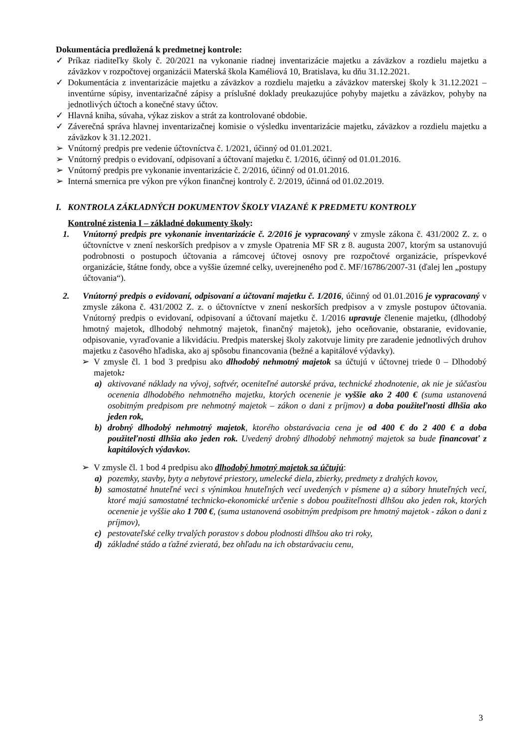Dokumentácia predložená k predmetnej kontrole:
✓ Príkaz riaditeľky školy č. 20/2021 na vykonanie riadnej inventarizácie majetku a záväzkov a rozdielu majetku a záväzkov v rozpočtovej organizácii Materská škola Kaméliová 10, Bratislava, ku dňu 31.12.2021.
✓ Dokumentácia z inventarizácie majetku a záväzkov a rozdielu majetku a záväzkov materskej školy k 31.12.2021 – inventúrne súpisy, inventarizačné zápisy a príslušné doklady preukazujúce pohyby majetku a záväzkov, pohyby na jednotlivých účtoch a konečné stavy účtov.
✓ Hlavná kniha, súvaha, výkaz ziskov a strát za kontrolované obdobie.
✓ Záverečná správa hlavnej inventarizačnej komisie o výsledku inventarizácie majetku, záväzkov a rozdielu majetku a záväzkov k 31.12.2021.
➢ Vnútorný predpis pre vedenie účtovníctva č. 1/2021, účinný od 01.01.2021.
➢ Vnútorný predpis o evidovaní, odpisovaní a účtovaní majetku č. 1/2016, účinný od 01.01.2016.
➢ Vnútorný predpis pre vykonanie inventarizácie č. 2/2016, účinný od 01.01.2016.
➢ Interná smernica pre výkon pre výkon finančnej kontroly č. 2/2019, účinná od 01.02.2019.
I. KONTROLA ZÁKLADNÝCH DOKUMENTOV ŠKOLY VIAZANÉ K PREDMETU KONTROLY
Kontrolné zistenia I – základné dokumenty školy:
1. Vnútorný predpis pre vykonanie inventarizácie č. 2/2016 je vypracovaný v zmysle zákona č. 431/2002 Z. z. o účtovníctve v znení neskorších predpisov a v zmysle Opatrenia MF SR z 8. augusta 2007, ktorým sa ustanovujú podrobnosti o postupoch účtovania a rámcovej účtovej osnovy pre rozpočtové organizácie, príspevkové organizácie, štátne fondy, obce a vyššie územné celky, uverejneného pod č. MF/16786/2007-31 (ďalej len „postupy účtovania“).
2. Vnútorný predpis o evidovaní, odpisovaní a účtovaní majetku č. 1/2016, účinný od 01.01.2016 je vypracovaný v zmysle zákona č. 431/2002 Z. z. o účtovníctve v znení neskorších predpisov a v zmysle postupov účtovania. Vnútorný predpis o evidovaní, odpisovaní a účtovaní majetku č. 1/2016 upravuje členenie majetku, (dlhodobý hmotný majetok, dlhodobý nehmotný majetok, finančný majetok), jeho oceňovanie, obstaranie, evidovanie, odpisovanie, vyraďovanie a likvidáciu. Predpis materskej školy zakotvuje limity pre zaradenie jednotlivých druhov majetku z časového hľadiska, ako aj spôsobu financovania (bežné a kapitálové výdavky).
➢ V zmysle čl. 1 bod 3 predpisu ako dlhodobý nehmotný majetok sa účtujú v účtovnej triede 0 – Dlhodobý majetok:
a) aktivované náklady na vývoj, softvér, oceniteľné autorské práva, technické zhodnotenie, ak nie je súčasťou ocenenia dlhodobého nehmotného majetku, ktorých ocenenie je vyššie ako 2 400 € (suma ustanovená osobitným predpisom pre nehmotný majetok – zákon o dani z príjmov) a doba použiteľnosti dlhšia ako jeden rok,
b) drobný dlhodobý nehmotný majetok, ktorého obstarávacia cena je od 400 € do 2 400 € a doba použiteľnosti dlhšia ako jeden rok. Uvedený drobný dlhodobý nehmotný majetok sa bude financovať z kapitálových výdavkov.
➢ V zmysle čl. 1 bod 4 predpisu ako dlhodobý hmotný majetok sa účtujú:
a) pozemky, stavby, byty a nebytové priestory, umelecké diela, zbierky, predmety z drahých kovov,
b) samostatné hnuteľné veci s výnimkou hnuteľných vecí uvedených v písmene a) a súbory hnuteľných vecí, ktoré majú samostatné technicko-ekonomické určenie s dobou použiteľnosti dlhšou ako jeden rok, ktorých ocenenie je vyššie ako 1 700 €, (suma ustanovená osobitným predpisom pre hmotný majetok - zákon o dani z príjmov),
c) pestovateľské celky trvalých porastov s dobou plodnosti dlhšou ako tri roky,
d) základné stádo a ťažné zvieratá, bez ohľadu na ich obstarávaciu cenu,
3